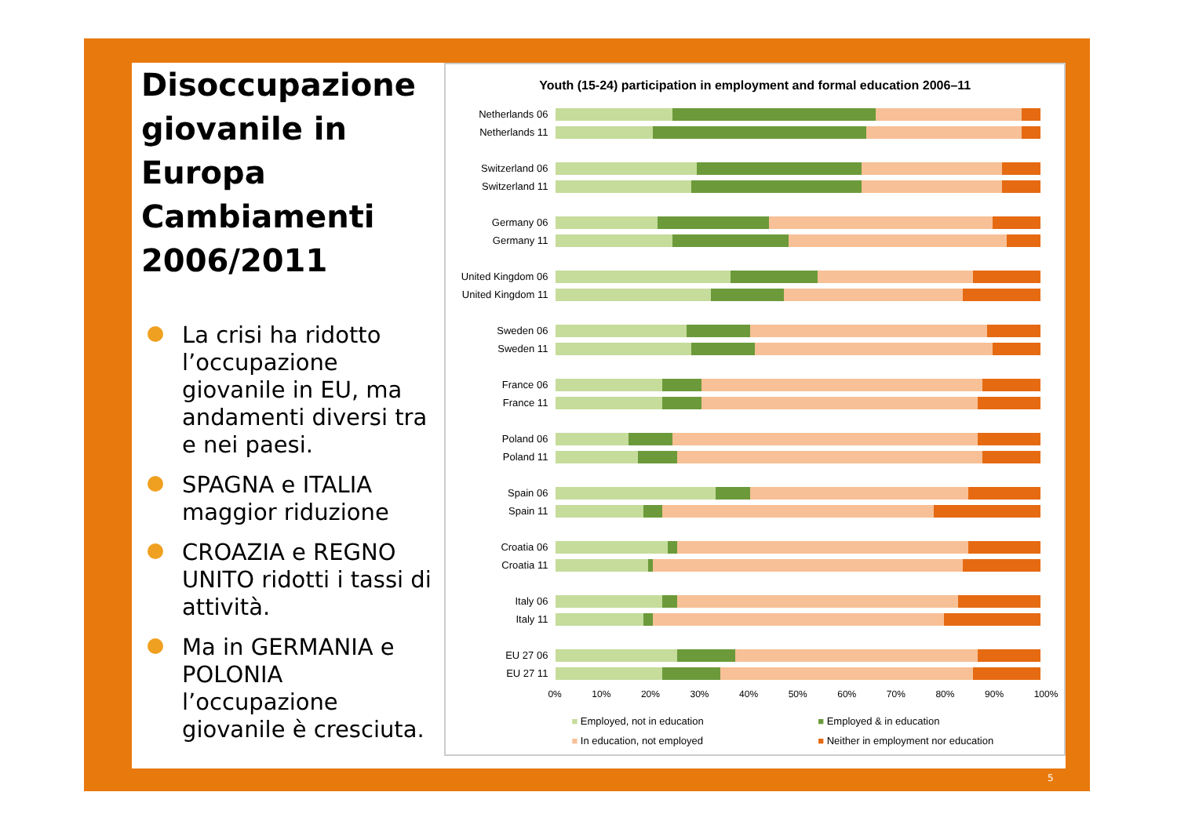Disoccupazione giovanile in Europa Cambiamenti 2006/2011
La crisi ha ridotto l’occupazione giovanile in EU, ma andamenti diversi tra e nei paesi.
SPAGNA e ITALIA maggior riduzione
CROAZIA e REGNO UNITO ridotti i tassi di attività.
Ma in GERMANIA e POLONIA l’occupazione giovanile è cresciuta.
Youth (15-24) participation in employment and formal education 2006–11
Netherlands 06
Netherlands 11
Switzerland 06
Switzerland 11
Germany 06
Germany 11
United Kingdom 06
United Kingdom 11
Sweden 06
Sweden 11
France 06
France 11
Poland 06
Poland 11
Spain 06
Spain 11
Croatia 06
Croatia 11
Italy 06
Italy 11
EU 27 06
EU 27 11
0% 10% 20% 30% 40% 50% 60% 70% 80% 90% 100%
■ Employed, not in education ■ Employed & in education ■ In education, not employed ■ Neither in employment nor education
5